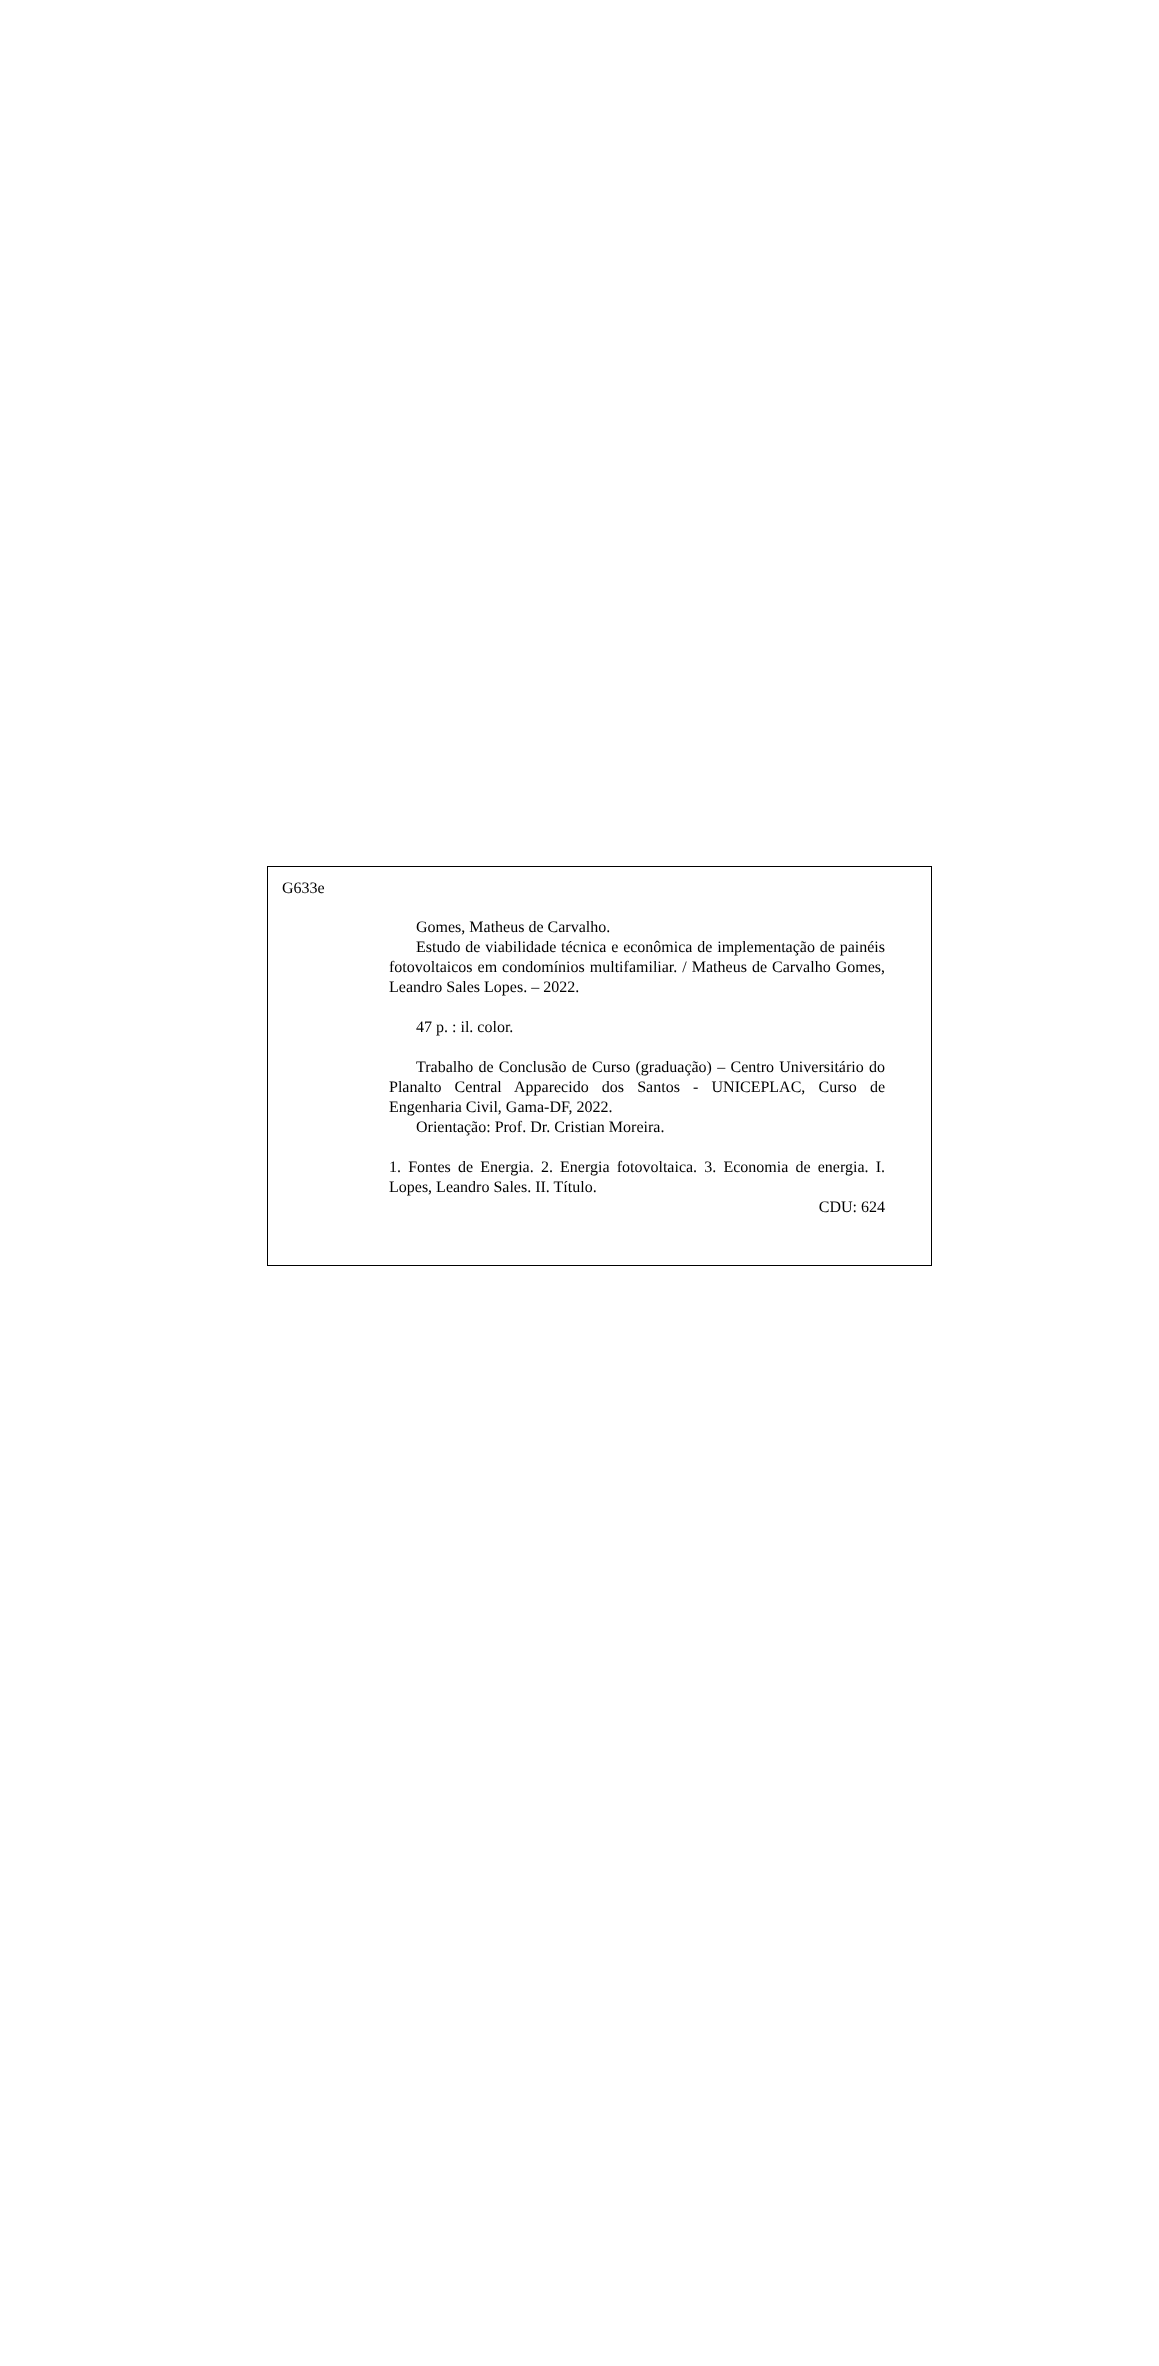G633e
Gomes, Matheus de Carvalho.
Estudo de viabilidade técnica e econômica de implementação de painéis fotovoltaicos em condomínios multifamiliar. / Matheus de Carvalho Gomes, Leandro Sales Lopes. – 2022.
47 p. : il. color.
Trabalho de Conclusão de Curso (graduação) – Centro Universitário do Planalto Central Apparecido dos Santos - UNICEPLAC, Curso de Engenharia Civil, Gama-DF, 2022.
Orientação: Prof. Dr. Cristian Moreira.
1. Fontes de Energia. 2. Energia fotovoltaica. 3. Economia de energia. I. Lopes, Leandro Sales. II. Título.
CDU: 624